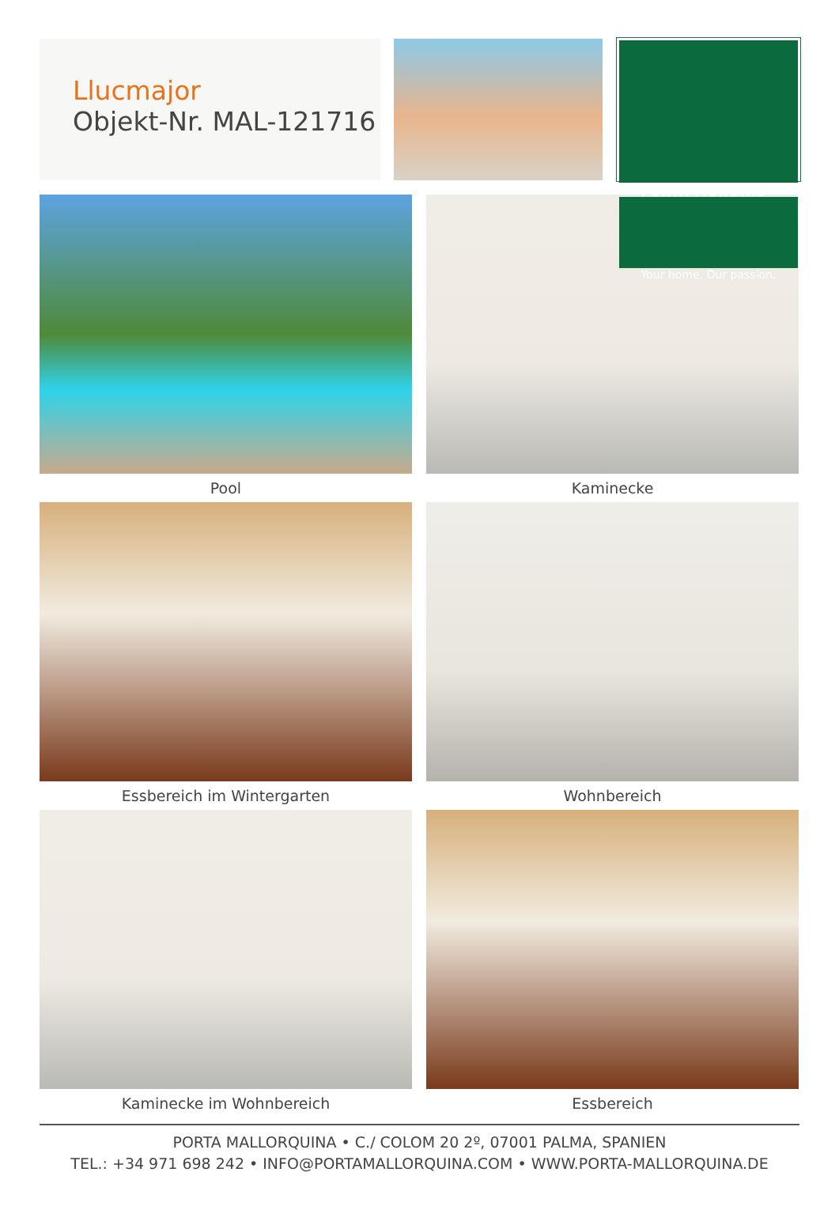Llucmajor
Objekt-Nr. MAL-121716
PORTA MONDIAL<sup>®</sup>
Your home. Our passion.
Pool
Kaminecke
Essbereich im Wintergarten
Wohnbereich
Kaminecke im Wohnbereich
Essbereich
PORTA MALLORQUINA • C./ COLOM 20 2º, 07001 PALMA, SPANIEN
TEL.: +34 971 698 242 • INFO@PORTAMALLORQUINA.COM • WWW.PORTA-MALLORQUINA.DE